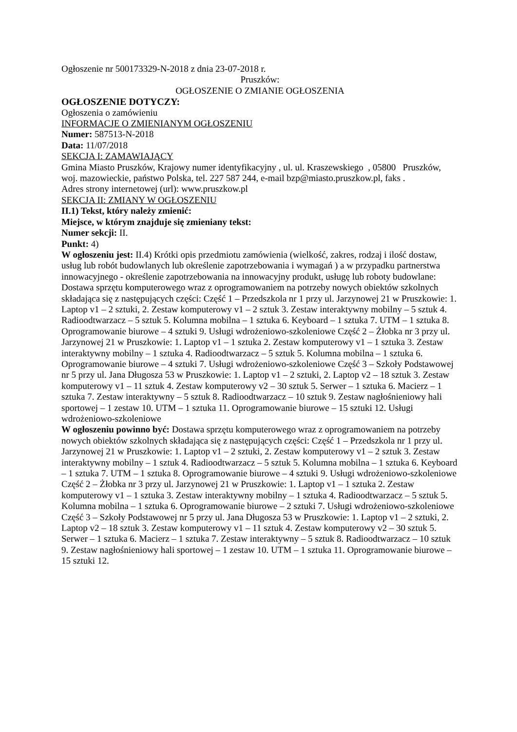Ogłoszenie nr 500173329-N-2018 z dnia 23-07-2018 r.
Pruszków:
OGŁOSZENIE O ZMIANIE OGŁOSZENIA
OGŁOSZENIE DOTYCZY:
Ogłoszenia o zamówieniu
INFORMACJE O ZMIENIANYM OGŁOSZENIU
Numer: 587513-N-2018
Data: 11/07/2018
SEKCJA I: ZAMAWIAJĄCY
Gmina Miasto Pruszków, Krajowy numer identyfikacyjny , ul. ul. Kraszewskiego , 05800 Pruszków, woj. mazowieckie, państwo Polska, tel. 227 587 244, e-mail bzp@miasto.pruszkow.pl, faks .
Adres strony internetowej (url): www.pruszkow.pl
SEKCJA II: ZMIANY W OGŁOSZENIU
II.1) Tekst, który należy zmienić:
Miejsce, w którym znajduje się zmieniany tekst:
Numer sekcji: II.
Punkt: 4)
W ogłoszeniu jest: II.4) Krótki opis przedmiotu zamówienia (wielkość, zakres, rodzaj i ilość dostaw, usług lub robót budowlanych lub określenie zapotrzebowania i wymagań ) a w przypadku partnerstwa innowacyjnego - określenie zapotrzebowania na innowacyjny produkt, usługę lub roboty budowlane: Dostawa sprzętu komputerowego wraz z oprogramowaniem na potrzeby nowych obiektów szkolnych składająca się z następujących części: Część 1 – Przedszkola nr 1 przy ul. Jarzynowej 21 w Pruszkowie: 1. Laptop v1 – 2 sztuki, 2. Zestaw komputerowy v1 – 2 sztuk 3. Zestaw interaktywny mobilny – 5 sztuk 4. Radioodtwarzacz – 5 sztuk 5. Kolumna mobilna – 1 sztuka 6. Keyboard – 1 sztuka 7. UTM – 1 sztuka 8. Oprogramowanie biurowe – 4 sztuki 9. Usługi wdrożeniowo-szkoleniowe Część 2 – Żłobka nr 3 przy ul. Jarzynowej 21 w Pruszkowie: 1. Laptop v1 – 1 sztuka 2. Zestaw komputerowy v1 – 1 sztuka 3. Zestaw interaktywny mobilny – 1 sztuka 4. Radioodtwarzacz – 5 sztuk 5. Kolumna mobilna – 1 sztuka 6. Oprogramowanie biurowe – 4 sztuki 7. Usługi wdrożeniowo-szkoleniowe Część 3 – Szkoły Podstawowej nr 5 przy ul. Jana Długosza 53 w Pruszkowie: 1. Laptop v1 – 2 sztuki, 2. Laptop v2 – 18 sztuk 3. Zestaw komputerowy v1 – 11 sztuk 4. Zestaw komputerowy v2 – 30 sztuk 5. Serwer – 1 sztuka 6. Macierz – 1 sztuka 7. Zestaw interaktywny – 5 sztuk 8. Radioodtwarzacz – 10 sztuk 9. Zestaw nagłośnieniowy hali sportowej – 1 zestaw 10. UTM – 1 sztuka 11. Oprogramowanie biurowe – 15 sztuki 12. Usługi wdrożeniowo-szkoleniowe
W ogłoszeniu powinno być: Dostawa sprzętu komputerowego wraz z oprogramowaniem na potrzeby nowych obiektów szkolnych składająca się z następujących części: Część 1 – Przedszkola nr 1 przy ul. Jarzynowej 21 w Pruszkowie: 1. Laptop v1 – 2 sztuki, 2. Zestaw komputerowy v1 – 2 sztuk 3. Zestaw interaktywny mobilny – 1 sztuk 4. Radioodtwarzacz – 5 sztuk 5. Kolumna mobilna – 1 sztuka 6. Keyboard – 1 sztuka 7. UTM – 1 sztuka 8. Oprogramowanie biurowe – 4 sztuki 9. Usługi wdrożeniowo-szkoleniowe Część 2 – Żłobka nr 3 przy ul. Jarzynowej 21 w Pruszkowie: 1. Laptop v1 – 1 sztuka 2. Zestaw komputerowy v1 – 1 sztuka 3. Zestaw interaktywny mobilny – 1 sztuka 4. Radioodtwarzacz – 5 sztuk 5. Kolumna mobilna – 1 sztuka 6. Oprogramowanie biurowe – 2 sztuki 7. Usługi wdrożeniowo-szkoleniowe Część 3 – Szkoły Podstawowej nr 5 przy ul. Jana Długosza 53 w Pruszkowie: 1. Laptop v1 – 2 sztuki, 2. Laptop v2 – 18 sztuk 3. Zestaw komputerowy v1 – 11 sztuk 4. Zestaw komputerowy v2 – 30 sztuk 5. Serwer – 1 sztuka 6. Macierz – 1 sztuka 7. Zestaw interaktywny – 5 sztuk 8. Radioodtwarzacz – 10 sztuk 9. Zestaw nagłośnieniowy hali sportowej – 1 zestaw 10. UTM – 1 sztuka 11. Oprogramowanie biurowe – 15 sztuki 12.